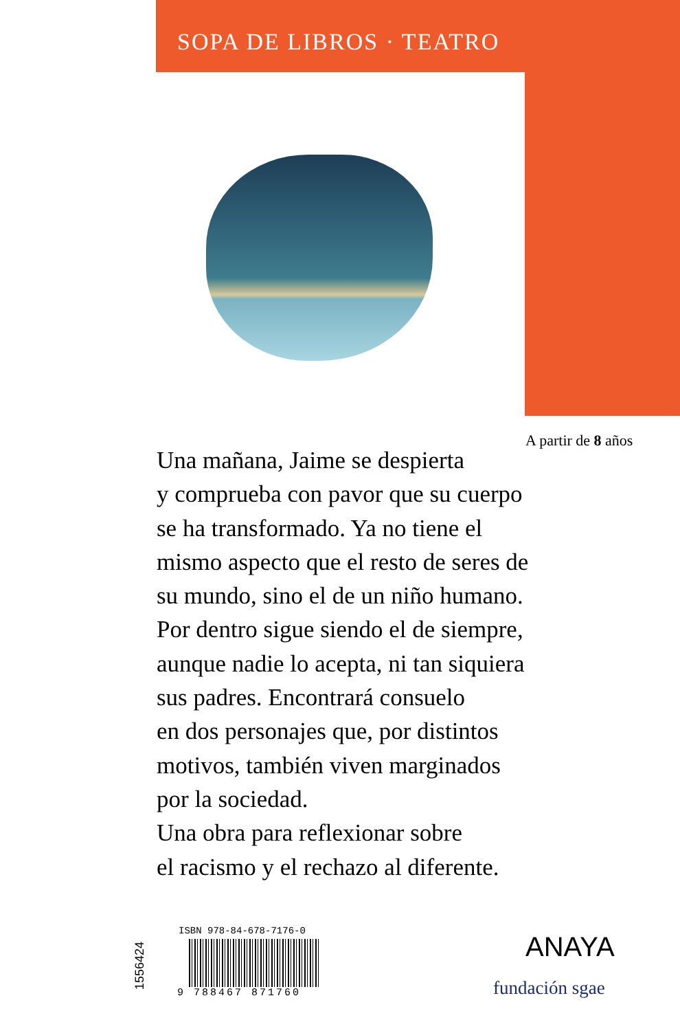SOPA DE LIBROS · TEATRO
A partir de 8 años
Una mañana, Jaime se despierta
y comprueba con pavor que su cuerpo
se ha transformado. Ya no tiene el
mismo aspecto que el resto de seres de
su mundo, sino el de un niño humano.
Por dentro sigue siendo el de siempre,
aunque nadie lo acepta, ni tan siquiera
sus padres. Encontrará consuelo
en dos personajes que, por distintos
motivos, también viven marginados
por la sociedad.
Una obra para reflexionar sobre
el racismo y el rechazo al diferente.
1556424
ISBN 978-84-678-7176-0
9 788467 871760
ANAYA
fundación sgae